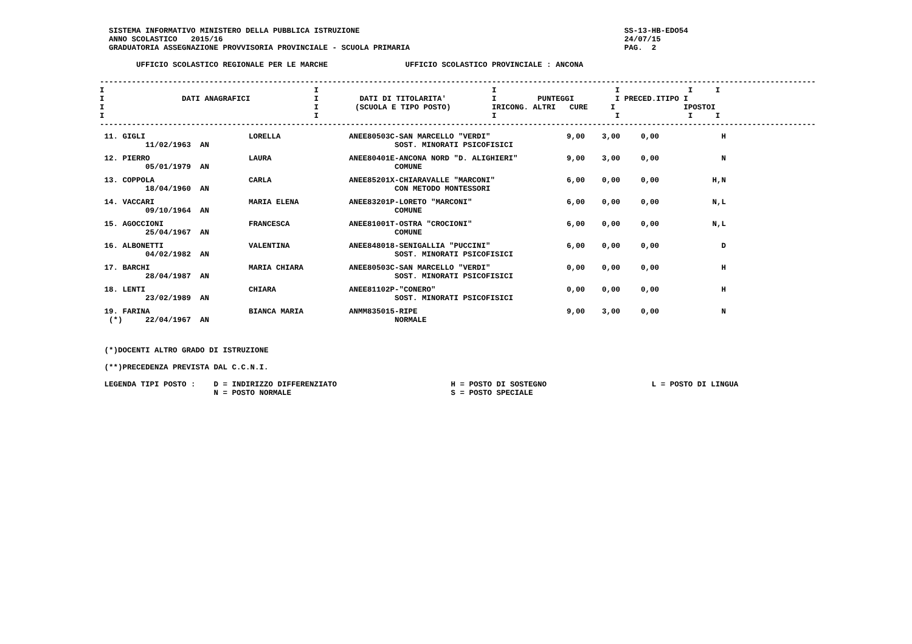SISTEMA INFORMATIVO MINISTERO DELLA PUBBLICA ISTRUZIONE                                                          SS-13-HB-EDO54
  ANNO SCOLASTICO   2015/16                                                                                        24/07/15
  GRADUATORIA ASSEGNAZIONE PROVVISORIA PROVINCIALE - SCUOLA PRIMARIA                                               PAG.  2

        UFFICIO SCOLASTICO REGIONALE PER LE MARCHE                 UFFICIO SCOLASTICO PROVINCIALE : ANCONA
-------------------------------------------------------------------------------------------------------------------------------------------------------------
I                                              I                                      I                          I               I     I
I                 DATI ANAGRAFICI              I         DATI DI TITOLARITA'          I         PUNTEGGI         I PRECED.ITIPO I
I                                              I        (SCUOLA E TIPO POSTO)         IRICONG. ALTRI   CURE     I               IPOSTOI
I                                              I                                      I                          I               I     I
-------------------------------------------------------------------------------------------------------------------------------------------------------------
| 11. GIGLI 11/02/1963 AN | LORELLA | ANEE80503C-SAN MARCELLO "VERDI" SOST. MINORATI PSICOFISICI | 9,00 | 3,00 | 0,00 | H |
| 12. PIERRO 05/01/1979 AN | LAURA | ANEE80401E-ANCONA NORD "D. ALIGHIERI" COMUNE | 9,00 | 3,00 | 0,00 | N |
| 13. COPPOLA 18/04/1960 AN | CARLA | ANEE85201X-CHIARAVALLE "MARCONI" CON METODO MONTESSORI | 6,00 | 0,00 | 0,00 | H,N |
| 14. VACCARI 09/10/1964 AN | MARIA ELENA | ANEE83201P-LORETO "MARCONI" COMUNE | 6,00 | 0,00 | 0,00 | N,L |
| 15. AGOCCIONI 25/04/1967 AN | FRANCESCA | ANEE81001T-OSTRA "CROCIONI" COMUNE | 6,00 | 0,00 | 0,00 | N,L |
| 16. ALBONETTI 04/02/1982 AN | VALENTINA | ANEE848018-SENIGALLIA "PUCCINI" SOST. MINORATI PSICOFISICI | 6,00 | 0,00 | 0,00 | D |
| 17. BARCHI 28/04/1987 AN | MARIA CHIARA | ANEE80503C-SAN MARCELLO "VERDI" SOST. MINORATI PSICOFISICI | 0,00 | 0,00 | 0,00 | H |
| 18. LENTI 23/02/1989 AN | CHIARA | ANEE81102P-"CONERO" SOST. MINORATI PSICOFISICI | 0,00 | 0,00 | 0,00 | H |
| 19. FARINA (*) 22/04/1967 AN | BIANCA MARIA | ANMM835015-RIPE NORMALE | 9,00 | 3,00 | 0,00 | N |
 (*)DOCENTI ALTRO GRADO DI ISTRUZIONE

 (**)PRECEDENZA PREVISTA DAL C.C.N.I.

 LEGENDA TIPI POSTO :    D = INDIRIZZO DIFFERENZIATO                         H = POSTO DI SOSTEGNO                       L = POSTO DI LINGUA
                         N = POSTO NORMALE                                   S = POSTO SPECIALE